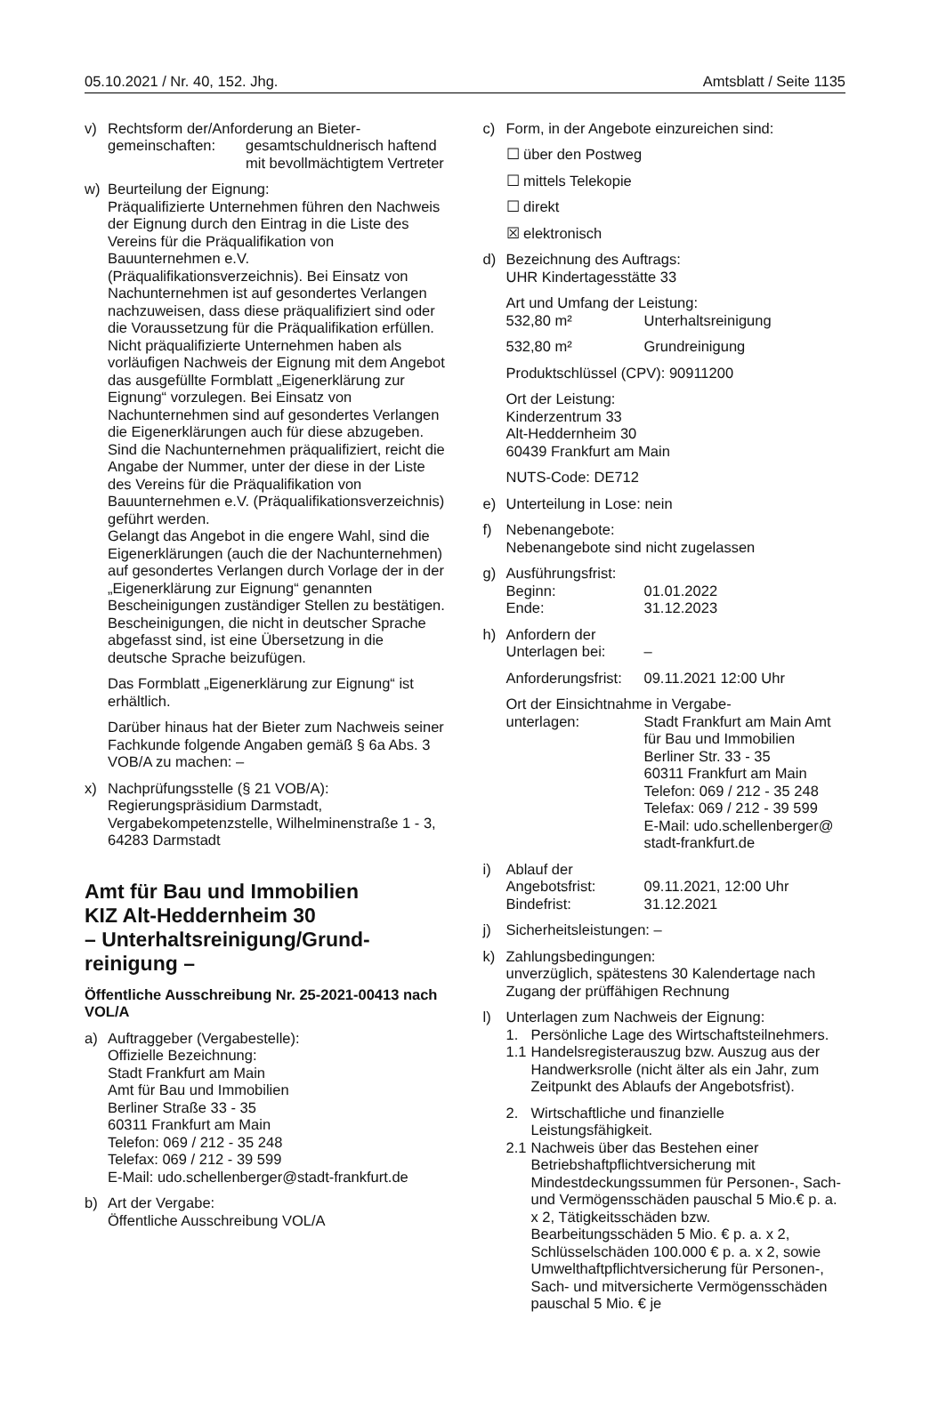05.10.2021 / Nr. 40, 152. Jhg. Amtsblatt / Seite 1135
v) Rechtsform der/Anforderung an Bieter-
gemeinschaften: gesamtschuldnerisch haftend mit bevollmächtigtem Vertreter
w) Beurteilung der Eignung:
Präqualifizierte Unternehmen führen den Nachweis der Eignung durch den Eintrag in die Liste des Vereins für die Präqualifikation von Bauunternehmen e.V. (Präqualifikationsverzeichnis). Bei Einsatz von Nachunternehmen ist auf gesondertes Verlangen nachzuweisen, dass diese präqualifiziert sind oder die Voraussetzung für die Präqualifikation erfüllen.
Nicht präqualifizierte Unternehmen haben als vorläufigen Nachweis der Eignung mit dem Angebot das ausgefüllte Formblatt „Eigenerklärung zur Eignung“ vorzulegen. Bei Einsatz von Nachunternehmen sind auf gesondertes Verlangen die Eigenerklärungen auch für diese abzugeben. Sind die Nachunternehmen präqualifiziert, reicht die Angabe der Nummer, unter der diese in der Liste des Vereins für die Präqualifikation von Bauunternehmen e.V. (Präqualifikationsverzeichnis) geführt werden.
Gelangt das Angebot in die engere Wahl, sind die Eigenerklärungen (auch die der Nachunternehmen) auf gesondertes Verlangen durch Vorlage der in der „Eigenerklärung zur Eignung“ genannten Bescheinigungen zuständiger Stellen zu bestätigen. Bescheinigungen, die nicht in deutscher Sprache abgefasst sind, ist eine Übersetzung in die deutsche Sprache beizufügen.
Das Formblatt „Eigenerklärung zur Eignung“ ist erhältlich.
Darüber hinaus hat der Bieter zum Nachweis seiner Fachkunde folgende Angaben gemäß § 6a Abs. 3 VOB/A zu machen: –
x) Nachprüfungsstelle (§ 21 VOB/A):
Regierungspräsidium Darmstadt, Vergabekompetenzstelle, Wilhelminenstraße 1 - 3,
64283 Darmstadt
Amt für Bau und Immobilien
KIZ Alt-Heddernheim 30
– Unterhaltsreinigung/Grund-
reinigung –
Öffentliche Ausschreibung Nr. 25-2021-00413 nach VOL/A
a) Auftraggeber (Vergabestelle):
Offizielle Bezeichnung:
Stadt Frankfurt am Main
Amt für Bau und Immobilien
Berliner Straße 33 - 35
60311 Frankfurt am Main
Telefon: 069 / 212 - 35 248
Telefax: 069 / 212 - 39 599
E-Mail: udo.schellenberger@stadt-frankfurt.de
b) Art der Vergabe:
Öffentliche Ausschreibung VOL/A
c) Form, in der Angebote einzureichen sind:
☐ über den Postweg
☐ mittels Telekopie
☐ direkt
☒ elektronisch
d) Bezeichnung des Auftrags:
UHR Kindertagesstätte 33
Art und Umfang der Leistung:
532,80 m² Unterhaltsreinigung
532,80 m² Grundreinigung
Produktschlüssel (CPV): 90911200
Ort der Leistung:
Kinderzentrum 33
Alt-Heddernheim 30
60439 Frankfurt am Main
NUTS-Code: DE712
e) Unterteilung in Lose: nein
f) Nebenangebote:
Nebenangebote sind nicht zugelassen
g) Ausführungsfrist:
Beginn: 01.01.2022
Ende: 31.12.2023
h) Anfordern der
Unterlagen bei: –
Anforderungsfrist:
09.11.2021 12:00 Uhr
Ort der Einsichtnahme in Vergabe-
unterlagen: Stadt Frankfurt am Main Amt für Bau und Immobilien
Berliner Str. 33 - 35
60311 Frankfurt am Main
Telefon: 069 / 212 - 35 248
Telefax: 069 / 212 - 39 599
E-Mail: udo.schellenberger@
stadt-frankfurt.de
i) Ablauf der
Angebotsfrist: 09.11.2021, 12:00 Uhr
Bindefrist: 31.12.2021
j) Sicherheitsleistungen: –
k) Zahlungsbedingungen:
unverzüglich, spätestens 30 Kalendertage nach Zugang der prüffähigen Rechnung
l) Unterlagen zum Nachweis der Eignung:
1. Persönliche Lage des Wirtschaftsteilnehmers.
1.1 Handelsregisterauszug bzw. Auszug aus der Handwerksrolle (nicht älter als ein Jahr, zum Zeitpunkt des Ablaufs der Angebotsfrist).
2. Wirtschaftliche und finanzielle Leistungsfähigkeit.
2.1 Nachweis über das Bestehen einer Betriebshaftpflichtversicherung mit Mindestdeckungssummen für Personen-, Sach- und Vermögensschäden pauschal 5 Mio.€ p. a. x 2, Tätigkeitsschäden bzw. Bearbeitungsschäden 5 Mio. € p. a. x 2, Schlüsselschäden 100.000 € p. a. x 2, sowie Umwelthaftpflichtversicherung für Personen-, Sach- und mitversicherte Vermögensschäden pauschal 5 Mio. € je